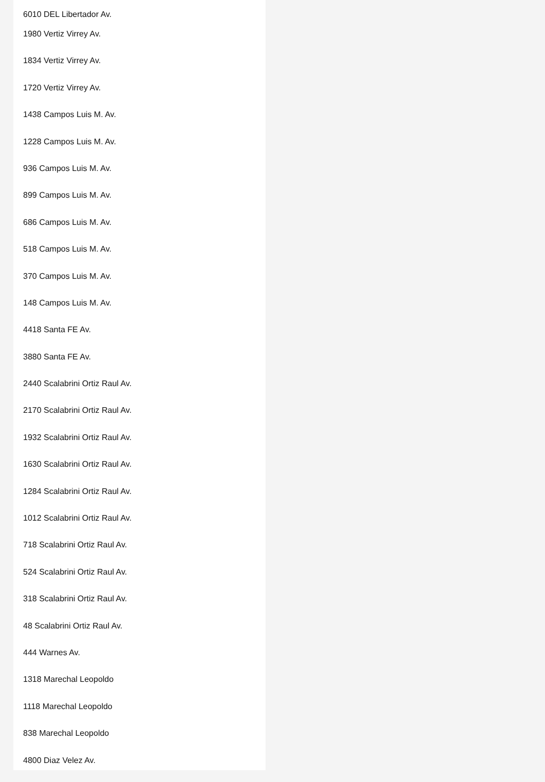6010 DEL Libertador Av.
1980 Vertiz Virrey Av.
1834 Vertiz Virrey Av.
1720 Vertiz Virrey Av.
1438 Campos Luis M. Av.
1228 Campos Luis M. Av.
936 Campos Luis M. Av.
899 Campos Luis M. Av.
686 Campos Luis M. Av.
518 Campos Luis M. Av.
370 Campos Luis M. Av.
148 Campos Luis M. Av.
4418 Santa FE Av.
3880 Santa FE Av.
2440 Scalabrini Ortiz Raul Av.
2170 Scalabrini Ortiz Raul Av.
1932 Scalabrini Ortiz Raul Av.
1630 Scalabrini Ortiz Raul Av.
1284 Scalabrini Ortiz Raul Av.
1012 Scalabrini Ortiz Raul Av.
718 Scalabrini Ortiz Raul Av.
524 Scalabrini Ortiz Raul Av.
318 Scalabrini Ortiz Raul Av.
48 Scalabrini Ortiz Raul Av.
444 Warnes Av.
1318 Marechal Leopoldo
1118 Marechal Leopoldo
838 Marechal Leopoldo
4800 Diaz Velez Av.